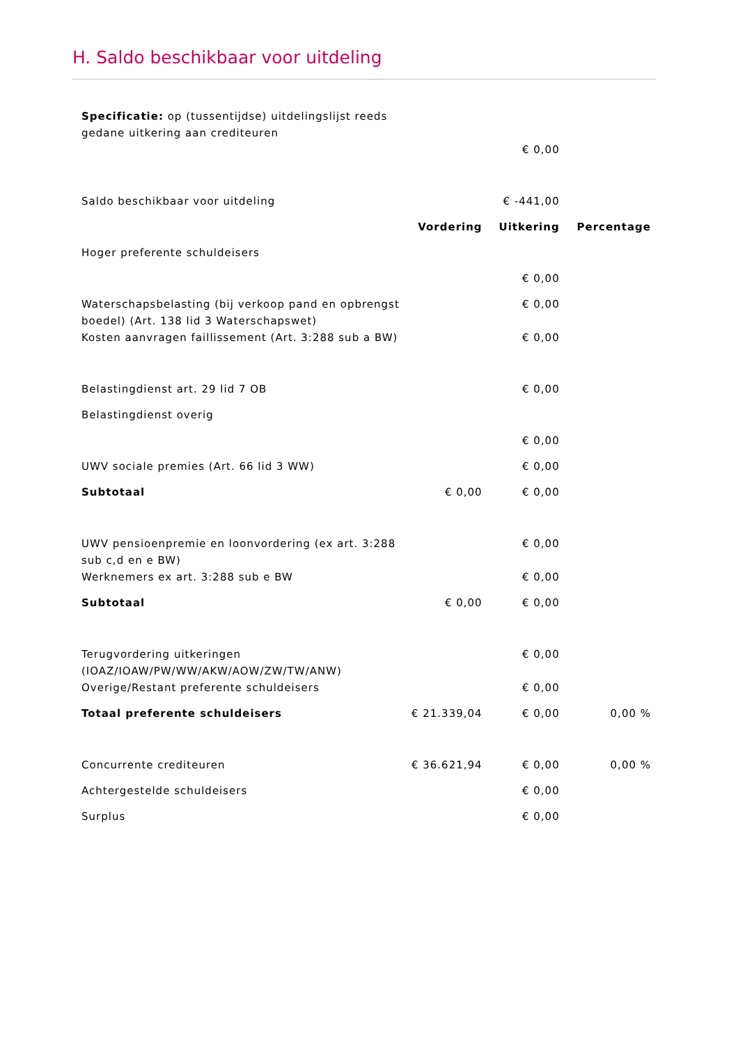H. Saldo beschikbaar voor uitdeling
| Specificatie: op (tussentijdse) uitdelingslijst reeds gedane uitkering aan crediteuren | | | |
| | | € 0,00 | |
| Saldo beschikbaar voor uitdeling | | € -441,00 | |
| | Vordering | Uitkering | Percentage |
| Hoger preferente schuldeisers | | | |
| | | € 0,00 | |
| Waterschapsbelasting (bij verkoop pand en opbrengst boedel) (Art. 138 lid 3 Waterschapswet) | | € 0,00 | |
| Kosten aanvragen faillissement (Art. 3:288 sub a BW) | | € 0,00 | |
| Belastingdienst art. 29 lid 7 OB | | € 0,00 | |
| Belastingdienst overig | | | |
| | | € 0,00 | |
| UWV sociale premies (Art. 66 lid 3 WW) | | € 0,00 | |
| Subtotaal | € 0,00 | € 0,00 | |
| UWV pensioenpremie en loonvordering (ex art. 3:288 sub c,d en e BW) | | € 0,00 | |
| Werknemers ex art. 3:288 sub e BW | | € 0,00 | |
| Subtotaal | € 0,00 | € 0,00 | |
| Terugvordering uitkeringen (IOAZ/IOAW/PW/WW/AKW/AOW/ZW/TW/ANW) | | € 0,00 | |
| Overige/Restant preferente schuldeisers | | € 0,00 | |
| Totaal preferente schuldeisers | € 21.339,04 | € 0,00 | 0,00 % |
| Concurrente crediteuren | € 36.621,94 | € 0,00 | 0,00 % |
| Achtergestelde schuldeisers | | € 0,00 | |
| Surplus | | € 0,00 | |